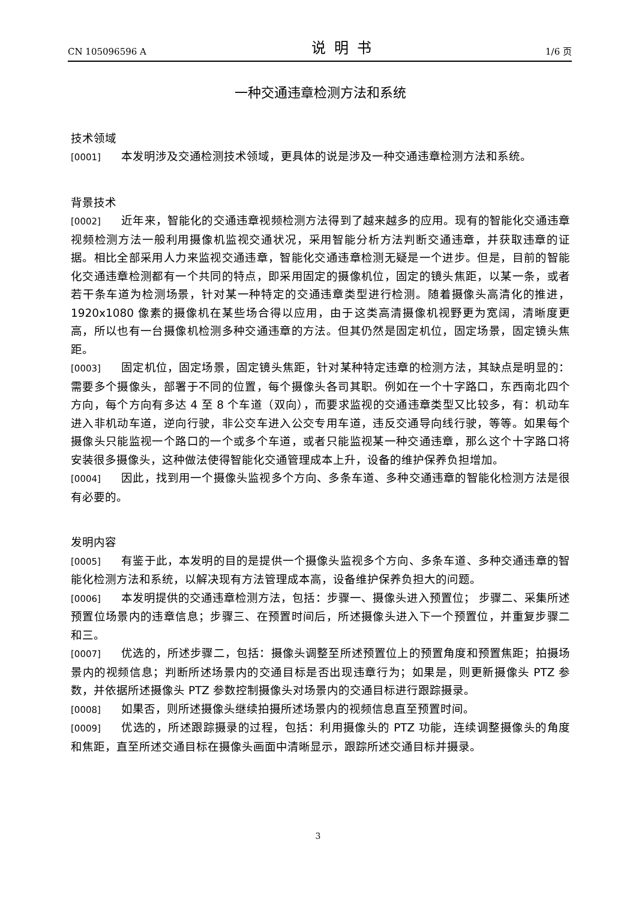CN 105096596 A 说明书 1/6 页
一种交通违章检测方法和系统
技术领域
[0001] 本发明涉及交通检测技术领域，更具体的说是涉及一种交通违章检测方法和系统。
背景技术
[0002] 近年来，智能化的交通违章视频检测方法得到了越来越多的应用。现有的智能化交通违章视频检测方法一般利用摄像机监视交通状况，采用智能分析方法判断交通违章，并获取违章的证据。相比全部采用人力来监视交通违章，智能化交通违章检测无疑是一个进步。但是，目前的智能化交通违章检测都有一个共同的特点，即采用固定的摄像机位，固定的镜头焦距，以某一条，或者若干条车道为检测场景，针对某一种特定的交通违章类型进行检测。随着摄像头高清化的推进，1920x1080 像素的摄像机在某些场合得以应用，由于这类高清摄像机视野更为宽阔，清晰度更高，所以也有一台摄像机检测多种交通违章的方法。但其仍然是固定机位，固定场景，固定镜头焦距。
[0003] 固定机位，固定场景，固定镜头焦距，针对某种特定违章的检测方法，其缺点是明显的：需要多个摄像头，部署于不同的位置，每个摄像头各司其职。例如在一个十字路口，东西南北四个方向，每个方向有多达 4 至 8 个车道（双向），而要求监视的交通违章类型又比较多，有：机动车进入非机动车道，逆向行驶，非公交车进入公交专用车道，违反交通导向线行驶，等等。如果每个摄像头只能监视一个路口的一个或多个车道，或者只能监视某一种交通违章，那么这个十字路口将安装很多摄像头，这种做法使得智能化交通管理成本上升，设备的维护保养负担增加。
[0004] 因此，找到用一个摄像头监视多个方向、多条车道、多种交通违章的智能化检测方法是很有必要的。
发明内容
[0005] 有鉴于此，本发明的目的是提供一个摄像头监视多个方向、多条车道、多种交通违章的智能化检测方法和系统，以解决现有方法管理成本高，设备维护保养负担大的问题。
[0006] 本发明提供的交通违章检测方法，包括：步骤一、摄像头进入预置位； 步骤二、采集所述预置位场景内的违章信息；步骤三、在预置时间后，所述摄像头进入下一个预置位，并重复步骤二和三。
[0007] 优选的，所述步骤二，包括：摄像头调整至所述预置位上的预置角度和预置焦距；拍摄场景内的视频信息；判断所述场景内的交通目标是否出现违章行为；如果是，则更新摄像头 PTZ 参数，并依据所述摄像头 PTZ 参数控制摄像头对场景内的交通目标进行跟踪摄录。
[0008] 如果否，则所述摄像头继续拍摄所述场景内的视频信息直至预置时间。
[0009] 优选的，所述跟踪摄录的过程，包括：利用摄像头的 PTZ 功能，连续调整摄像头的角度和焦距，直至所述交通目标在摄像头画面中清晰显示，跟踪所述交通目标并摄录。
3